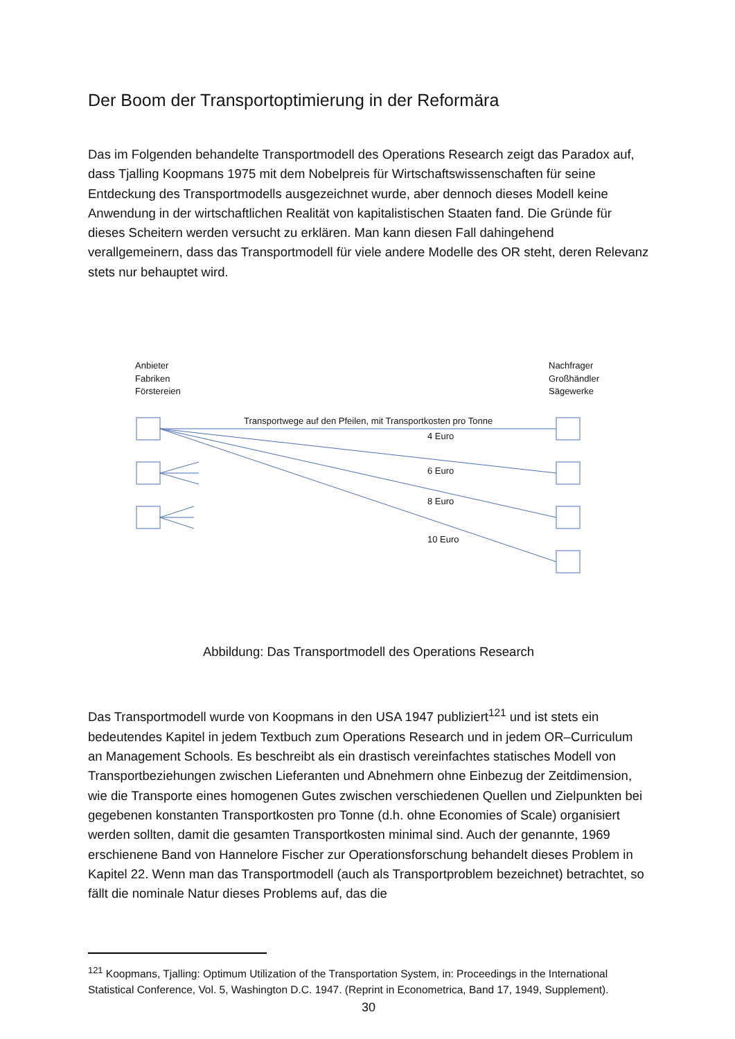Der Boom der Transportoptimierung in der Reformära
Das im Folgenden behandelte Transportmodell des Operations Research zeigt das Paradox auf, dass Tjalling Koopmans 1975 mit dem Nobelpreis für Wirtschaftswissenschaften für seine Entdeckung des Transportmodells ausgezeichnet wurde, aber dennoch dieses Modell keine Anwendung in der wirtschaftlichen Realität von kapitalistischen Staaten fand. Die Gründe für dieses Scheitern werden versucht zu erklären. Man kann diesen Fall dahingehend verallgemeinern, dass das Transportmodell für viele andere Modelle des OR steht, deren Relevanz stets nur behauptet wird.
Anbieter
Fabriken
Förstereien
Nachfrager
Großhändler
Sägewerke
Transportwege auf den Pfeilen, mit Transportkosten pro Tonne
4 Euro
6 Euro
8 Euro
10 Euro
Abbildung: Das Transportmodell des Operations Research
Das Transportmodell wurde von Koopmans in den USA 1947 publiziert<sup>121</sup> und ist stets ein bedeutendes Kapitel in jedem Textbuch zum Operations Research und in jedem OR–Curriculum an Management Schools. Es beschreibt als ein drastisch vereinfachtes statisches Modell von Transportbeziehungen zwischen Lieferanten und Abnehmern ohne Einbezug der Zeitdimension, wie die Transporte eines homogenen Gutes zwischen verschiedenen Quellen und Zielpunkten bei gegebenen konstanten Transportkosten pro Tonne (d.h. ohne Economies of Scale) organisiert werden sollten, damit die gesamten Transportkosten minimal sind. Auch der genannte, 1969 erschienene Band von Hannelore Fischer zur Operationsforschung behandelt dieses Problem in Kapitel 22. Wenn man das Transportmodell (auch als Transportproblem bezeichnet) betrachtet, so fällt die nominale Natur dieses Problems auf, das die
<sup>121</sup> Koopmans, Tjalling: Optimum Utilization of the Transportation System, in: Proceedings in the International Statistical Conference, Vol. 5, Washington D.C. 1947. (Reprint in Econometrica, Band 17, 1949, Supplement).
30